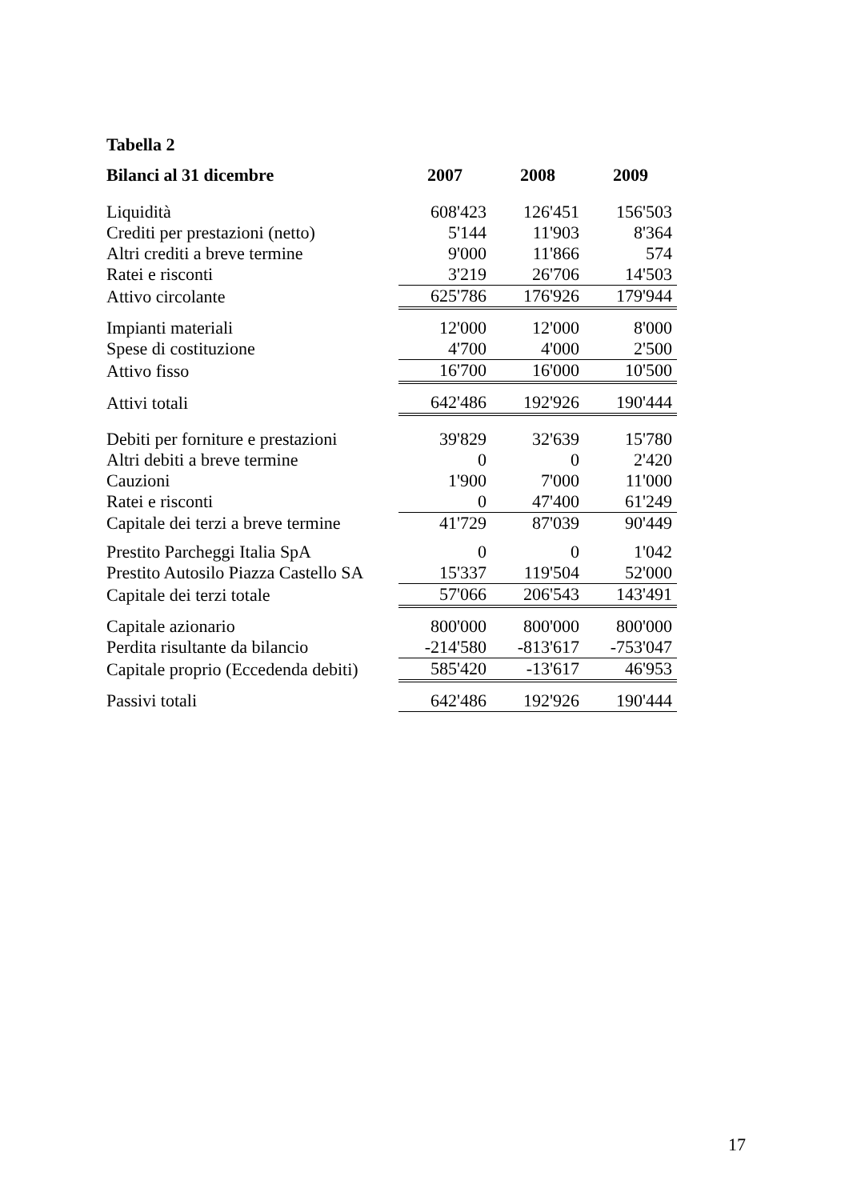Tabella 2
| Bilanci al 31 dicembre | 2007 | 2008 | 2009 |
| --- | --- | --- | --- |
| Liquidità | 608'423 | 126'451 | 156'503 |
| Crediti per prestazioni (netto) | 5'144 | 11'903 | 8'364 |
| Altri crediti a breve termine | 9'000 | 11'866 | 574 |
| Ratei e risconti | 3'219 | 26'706 | 14'503 |
| Attivo circolante | 625'786 | 176'926 | 179'944 |
| Impianti materiali | 12'000 | 12'000 | 8'000 |
| Spese di costituzione | 4'700 | 4'000 | 2'500 |
| Attivo fisso | 16'700 | 16'000 | 10'500 |
| Attivi totali | 642'486 | 192'926 | 190'444 |
| Debiti per forniture e prestazioni | 39'829 | 32'639 | 15'780 |
| Altri debiti a breve termine | 0 | 0 | 2'420 |
| Cauzioni | 1'900 | 7'000 | 11'000 |
| Ratei e risconti | 0 | 47'400 | 61'249 |
| Capitale dei terzi a breve termine | 41'729 | 87'039 | 90'449 |
| Prestito Parcheggi Italia SpA | 0 | 0 | 1'042 |
| Prestito Autosilo Piazza Castello SA | 15'337 | 119'504 | 52'000 |
| Capitale dei terzi totale | 57'066 | 206'543 | 143'491 |
| Capitale azionario | 800'000 | 800'000 | 800'000 |
| Perdita risultante da bilancio | -214'580 | -813'617 | -753'047 |
| Capitale proprio (Eccedenda debiti) | 585'420 | -13'617 | 46'953 |
| Passivi totali | 642'486 | 192'926 | 190'444 |
17